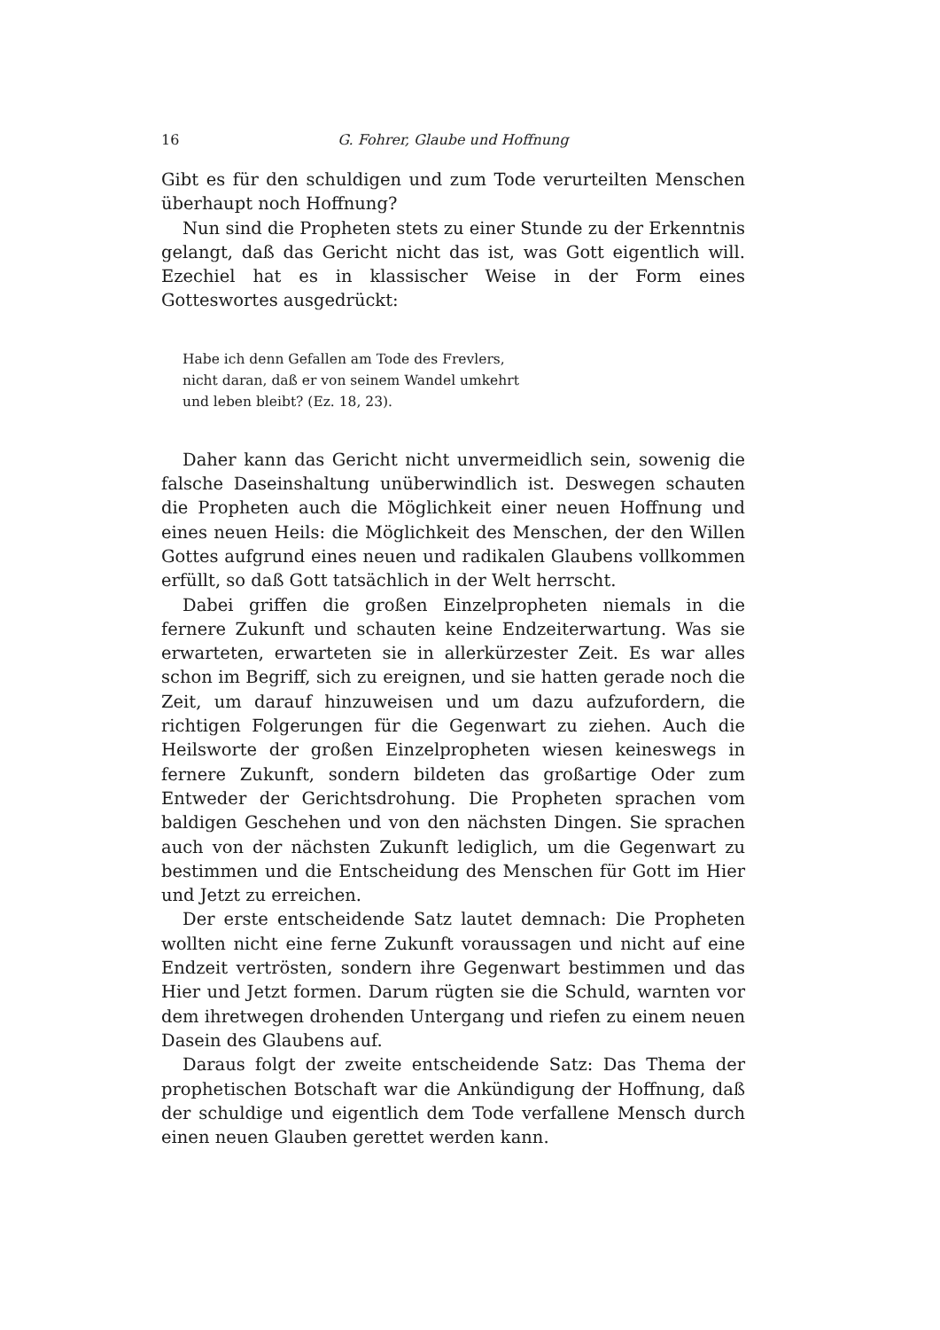16 G. Fohrer, Glaube und Hoffnung
Gibt es für den schuldigen und zum Tode verurteilten Menschen überhaupt noch Hoffnung?
Nun sind die Propheten stets zu einer Stunde zu der Erkenntnis gelangt, daß das Gericht nicht das ist, was Gott eigentlich will. Ezechiel hat es in klassischer Weise in der Form eines Gotteswortes ausgedrückt:
Habe ich denn Gefallen am Tode des Frevlers,
nicht daran, daß er von seinem Wandel umkehrt
und leben bleibt? (Ez. 18, 23).
Daher kann das Gericht nicht unvermeidlich sein, sowenig die falsche Daseinshaltung unüberwindlich ist. Deswegen schauten die Propheten auch die Möglichkeit einer neuen Hoffnung und eines neuen Heils: die Möglichkeit des Menschen, der den Willen Gottes aufgrund eines neuen und radikalen Glaubens vollkommen erfüllt, so daß Gott tatsächlich in der Welt herrscht.
Dabei griffen die großen Einzelpropheten niemals in die fernere Zukunft und schauten keine Endzeiterwartung. Was sie erwarteten, erwarteten sie in allerkürzester Zeit. Es war alles schon im Begriff, sich zu ereignen, und sie hatten gerade noch die Zeit, um darauf hinzuweisen und um dazu aufzufordern, die richtigen Folgerungen für die Gegenwart zu ziehen. Auch die Heilsworte der großen Einzelpropheten wiesen keineswegs in fernere Zukunft, sondern bildeten das großartige Oder zum Entweder der Gerichtsdrohung. Die Propheten sprachen vom baldigen Geschehen und von den nächsten Dingen. Sie sprachen auch von der nächsten Zukunft lediglich, um die Gegenwart zu bestimmen und die Entscheidung des Menschen für Gott im Hier und Jetzt zu erreichen.
Der erste entscheidende Satz lautet demnach: Die Propheten wollten nicht eine ferne Zukunft voraussagen und nicht auf eine Endzeit vertrösten, sondern ihre Gegenwart bestimmen und das Hier und Jetzt formen. Darum rügten sie die Schuld, warnten vor dem ihretwegen drohenden Untergang und riefen zu einem neuen Dasein des Glaubens auf.
Daraus folgt der zweite entscheidende Satz: Das Thema der prophetischen Botschaft war die Ankündigung der Hoffnung, daß der schuldige und eigentlich dem Tode verfallene Mensch durch einen neuen Glauben gerettet werden kann.